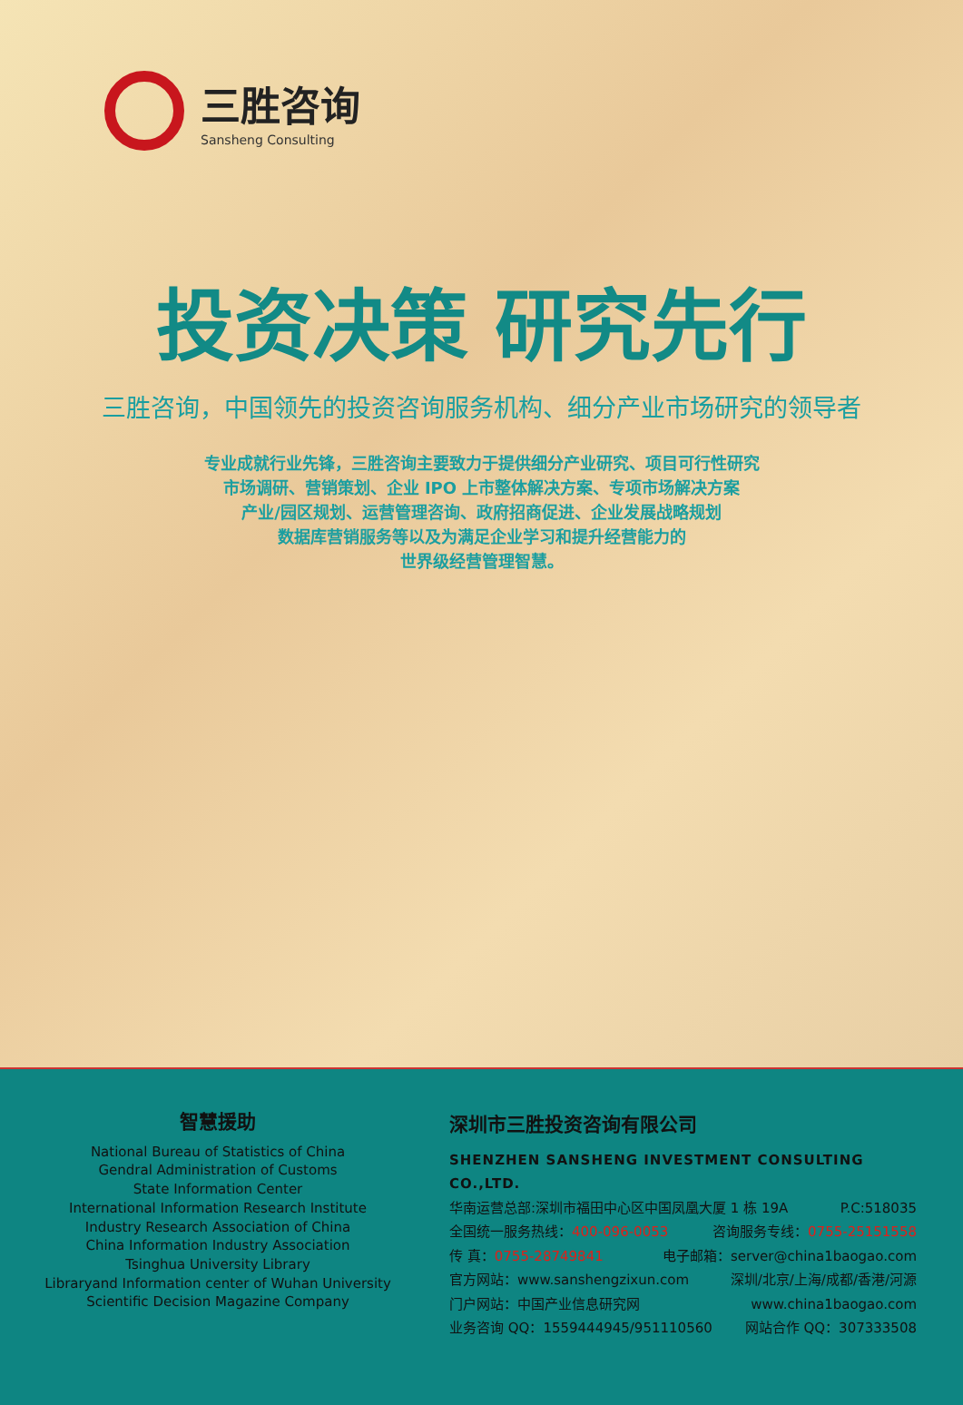三胜咨询
Sansheng Consulting
投资决策 研究先行
三胜咨询，中国领先的投资咨询服务机构、细分产业市场研究的领导者
专业成就行业先锋，三胜咨询主要致力于提供细分产业研究、项目可行性研究
市场调研、营销策划、企业 IPO 上市整体解决方案、专项市场解决方案
产业/园区规划、运营管理咨询、政府招商促进、企业发展战略规划
数据库营销服务等以及为满足企业学习和提升经营能力的
世界级经营管理智慧。
智慧援助
National Bureau of Statistics of China
Gendral Administration of Customs
State Information Center
International Information Research Institute
Industry Research Association of China
China Information Industry Association
Tsinghua University Library
Libraryand Information center of Wuhan University
Scientific Decision Magazine Company
深圳市三胜投资咨询有限公司
SHENZHEN SANSHENG INVESTMENT CONSULTING CO.,LTD.
华南运营总部:深圳市福田中心区中国凤凰大厦 1 栋 19A P.C:518035
全国统一服务热线：400-096-0053 咨询服务专线：0755-25151558
传 真：0755-28749841 电子邮箱：server@china1baogao.com
官方网站：www.sanshengzixun.com 深圳/北京/上海/成都/香港/河源
门户网站：中国产业信息研究网 www.china1baogao.com
业务咨询 QQ：1559444945/951110560 网站合作 QQ：307333508